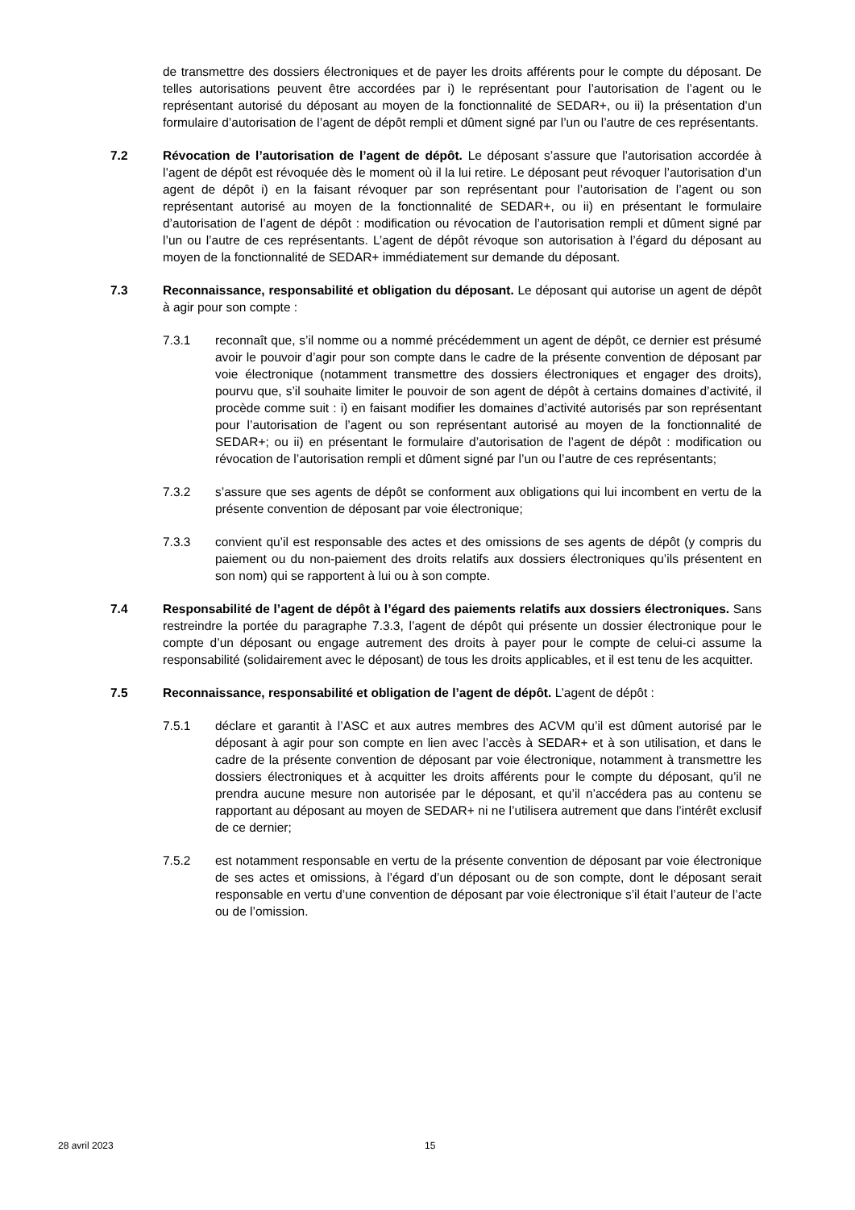de transmettre des dossiers électroniques et de payer les droits afférents pour le compte du déposant. De telles autorisations peuvent être accordées par i) le représentant pour l’autorisation de l’agent ou le représentant autorisé du déposant au moyen de la fonctionnalité de SEDAR+, ou ii) la présentation d’un formulaire d’autorisation de l’agent de dépôt rempli et dûment signé par l’un ou l’autre de ces représentants.
7.2 Révocation de l’autorisation de l’agent de dépôt. Le déposant s’assure que l’autorisation accordée à l’agent de dépôt est révoquée dès le moment où il la lui retire. Le déposant peut révoquer l’autorisation d’un agent de dépôt i) en la faisant révoquer par son représentant pour l’autorisation de l’agent ou son représentant autorisé au moyen de la fonctionnalité de SEDAR+, ou ii) en présentant le formulaire d’autorisation de l’agent de dépôt : modification ou révocation de l’autorisation rempli et dûment signé par l’un ou l’autre de ces représentants. L’agent de dépôt révoque son autorisation à l’égard du déposant au moyen de la fonctionnalité de SEDAR+ immédiatement sur demande du déposant.
7.3 Reconnaissance, responsabilité et obligation du déposant. Le déposant qui autorise un agent de dépôt à agir pour son compte :
7.3.1 reconnaît que, s’il nomme ou a nommé précédemment un agent de dépôt, ce dernier est présumé avoir le pouvoir d’agir pour son compte dans le cadre de la présente convention de déposant par voie électronique (notamment transmettre des dossiers électroniques et engager des droits), pourvu que, s’il souhaite limiter le pouvoir de son agent de dépôt à certains domaines d’activité, il procède comme suit : i) en faisant modifier les domaines d’activité autorisés par son représentant pour l’autorisation de l’agent ou son représentant autorisé au moyen de la fonctionnalité de SEDAR+; ou ii) en présentant le formulaire d’autorisation de l’agent de dépôt : modification ou révocation de l’autorisation rempli et dûment signé par l’un ou l’autre de ces représentants;
7.3.2 s’assure que ses agents de dépôt se conforment aux obligations qui lui incombent en vertu de la présente convention de déposant par voie électronique;
7.3.3 convient qu’il est responsable des actes et des omissions de ses agents de dépôt (y compris du paiement ou du non-paiement des droits relatifs aux dossiers électroniques qu’ils présentent en son nom) qui se rapportent à lui ou à son compte.
7.4 Responsabilité de l’agent de dépôt à l’égard des paiements relatifs aux dossiers électroniques. Sans restreindre la portée du paragraphe 7.3.3, l’agent de dépôt qui présente un dossier électronique pour le compte d’un déposant ou engage autrement des droits à payer pour le compte de celui-ci assume la responsabilité (solidairement avec le déposant) de tous les droits applicables, et il est tenu de les acquitter.
7.5 Reconnaissance, responsabilité et obligation de l’agent de dépôt. L’agent de dépôt :
7.5.1 déclare et garantit à l’ASC et aux autres membres des ACVM qu’il est dûment autorisé par le déposant à agir pour son compte en lien avec l’accès à SEDAR+ et à son utilisation, et dans le cadre de la présente convention de déposant par voie électronique, notamment à transmettre les dossiers électroniques et à acquitter les droits afférents pour le compte du déposant, qu’il ne prendra aucune mesure non autorisée par le déposant, et qu’il n’accédera pas au contenu se rapportant au déposant au moyen de SEDAR+ ni ne l’utilisera autrement que dans l’intérêt exclusif de ce dernier;
7.5.2 est notamment responsable en vertu de la présente convention de déposant par voie électronique de ses actes et omissions, à l’égard d’un déposant ou de son compte, dont le déposant serait responsable en vertu d’une convention de déposant par voie électronique s’il était l’auteur de l’acte ou de l’omission.
28 avril 2023 15